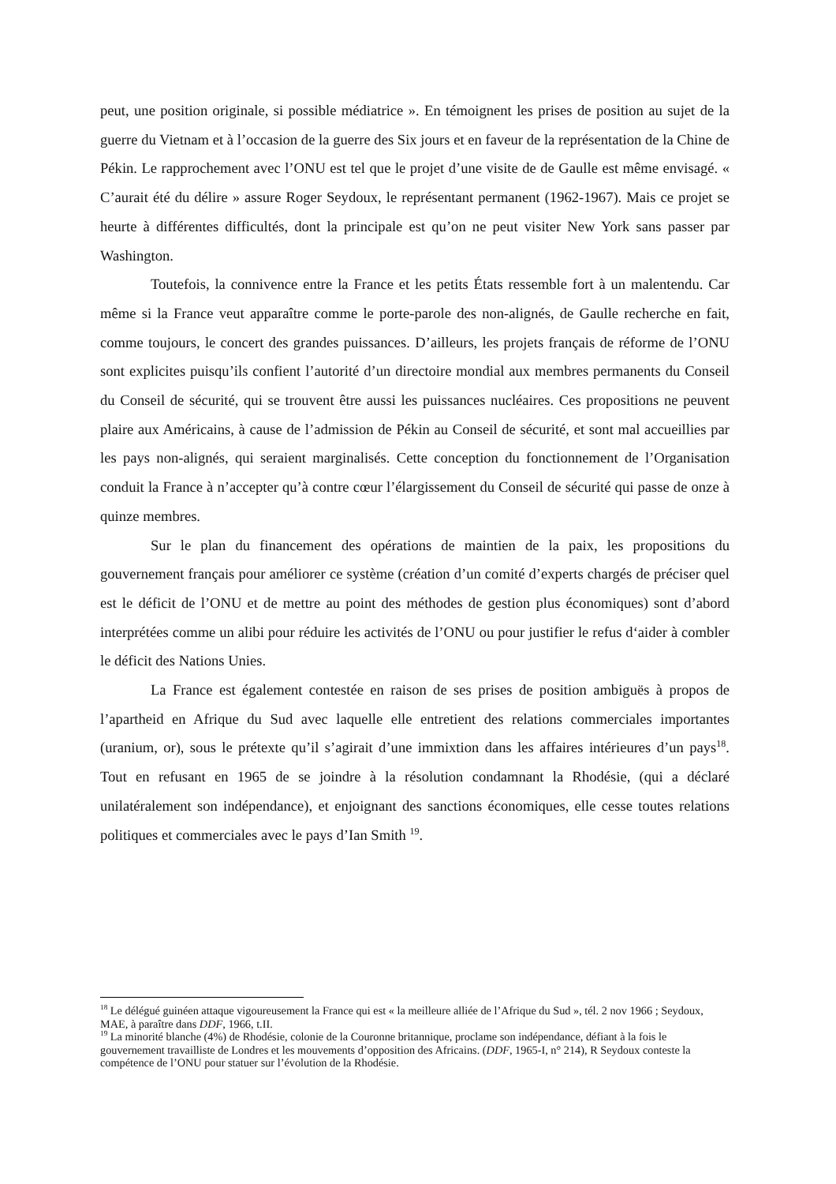peut, une position originale, si possible médiatrice ». En témoignent les prises de position au sujet de la guerre du Vietnam et à l’occasion de la guerre des Six jours et en faveur de la représentation de la Chine de Pékin. Le rapprochement avec l’ONU est tel que le projet d’une visite de de Gaulle est même envisagé. « C’aurait été du délire » assure Roger Seydoux, le représentant permanent (1962-1967). Mais ce projet se heurte à différentes difficultés, dont la principale est qu’on ne peut visiter New York sans passer par Washington.
Toutefois, la connivence entre la France et les petits États ressemble fort à un malentendu. Car même si la France veut apparaître comme le porte-parole des non-alignés, de Gaulle recherche en fait, comme toujours, le concert des grandes puissances. D’ailleurs, les projets français de réforme de l’ONU sont explicites puisqu’ils confient l’autorité d’un directoire mondial aux membres permanents du Conseil du Conseil de sécurité, qui se trouvent être aussi les puissances nucléaires. Ces propositions ne peuvent plaire aux Américains, à cause de l’admission de Pékin au Conseil de sécurité, et sont mal accueillies par les pays non-alignés, qui seraient marginalisés. Cette conception du fonctionnement de l’Organisation conduit la France à n’accepter qu’à contre cœur l’élargissement du Conseil de sécurité qui passe de onze à quinze membres.
Sur le plan du financement des opérations de maintien de la paix, les propositions du gouvernement français pour améliorer ce système (création d’un comité d’experts chargés de préciser quel est le déficit de l’ONU et de mettre au point des méthodes de gestion plus économiques) sont d’abord interprétées comme un alibi pour réduire les activités de l’ONU ou pour justifier le refus d‘aider à combler le déficit des Nations Unies.
La France est également contestée en raison de ses prises de position ambiguës à propos de l’apartheid en Afrique du Sud avec laquelle elle entretient des relations commerciales importantes (uranium, or), sous le prétexte qu’il s’agirait d’une immixtion dans les affaires intérieures d’un pays<sup>18</sup>. Tout en refusant en 1965 de se joindre à la résolution condamnant la Rhodésie, (qui a déclaré unilatéralement son indépendance), et enjoignant des sanctions économiques, elle cesse toutes relations politiques et commerciales avec le pays d’Ian Smith <sup>19</sup>.
<sup>18</sup> Le délégué guinéen attaque vigoureusement la France qui est « la meilleure alliée de l’Afrique du Sud », tél. 2 nov 1966 ; Seydoux, MAE, à paraître dans DDF, 1966, t.II.
<sup>19</sup> La minorité blanche (4%) de Rhodésie, colonie de la Couronne britannique, proclame son indépendance, défiant à la fois le gouvernement travailliste de Londres et les mouvements d’opposition des Africains. (DDF, 1965-I, n° 214), R Seydoux conteste la compétence de l’ONU pour statuer sur l’évolution de la Rhodésie.